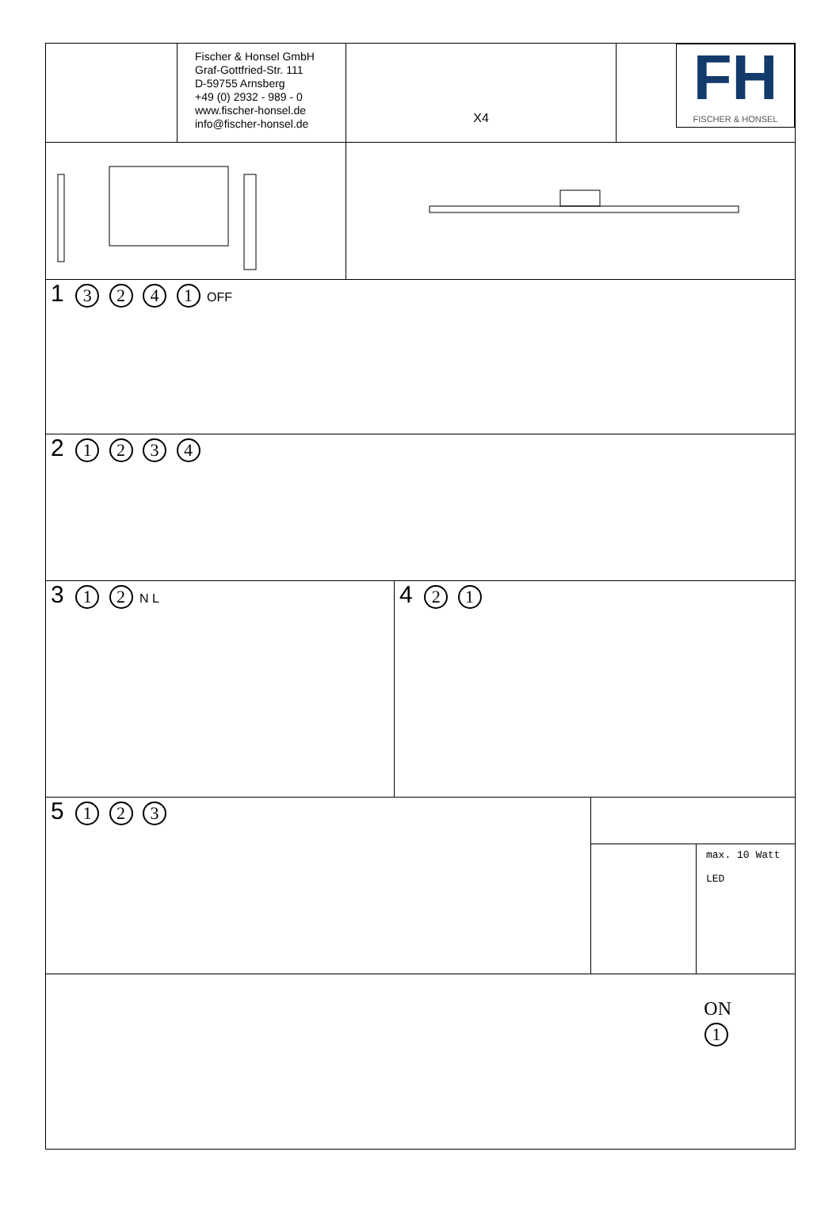Fischer & Honsel GmbH
Graf-Gottfried-Str. 111
D-59755 Arnsberg
+49 (0) 2932 - 989 - 0
www.fischer-honsel.de
info@fischer-honsel.de
X4
FH
FISCHER & HONSEL
1 3 2 4 1 OFF
2 1 2 3 4
3 1 2 N L
4 2 1
5 1 2 3
max. 10 Watt
LED
ON
1